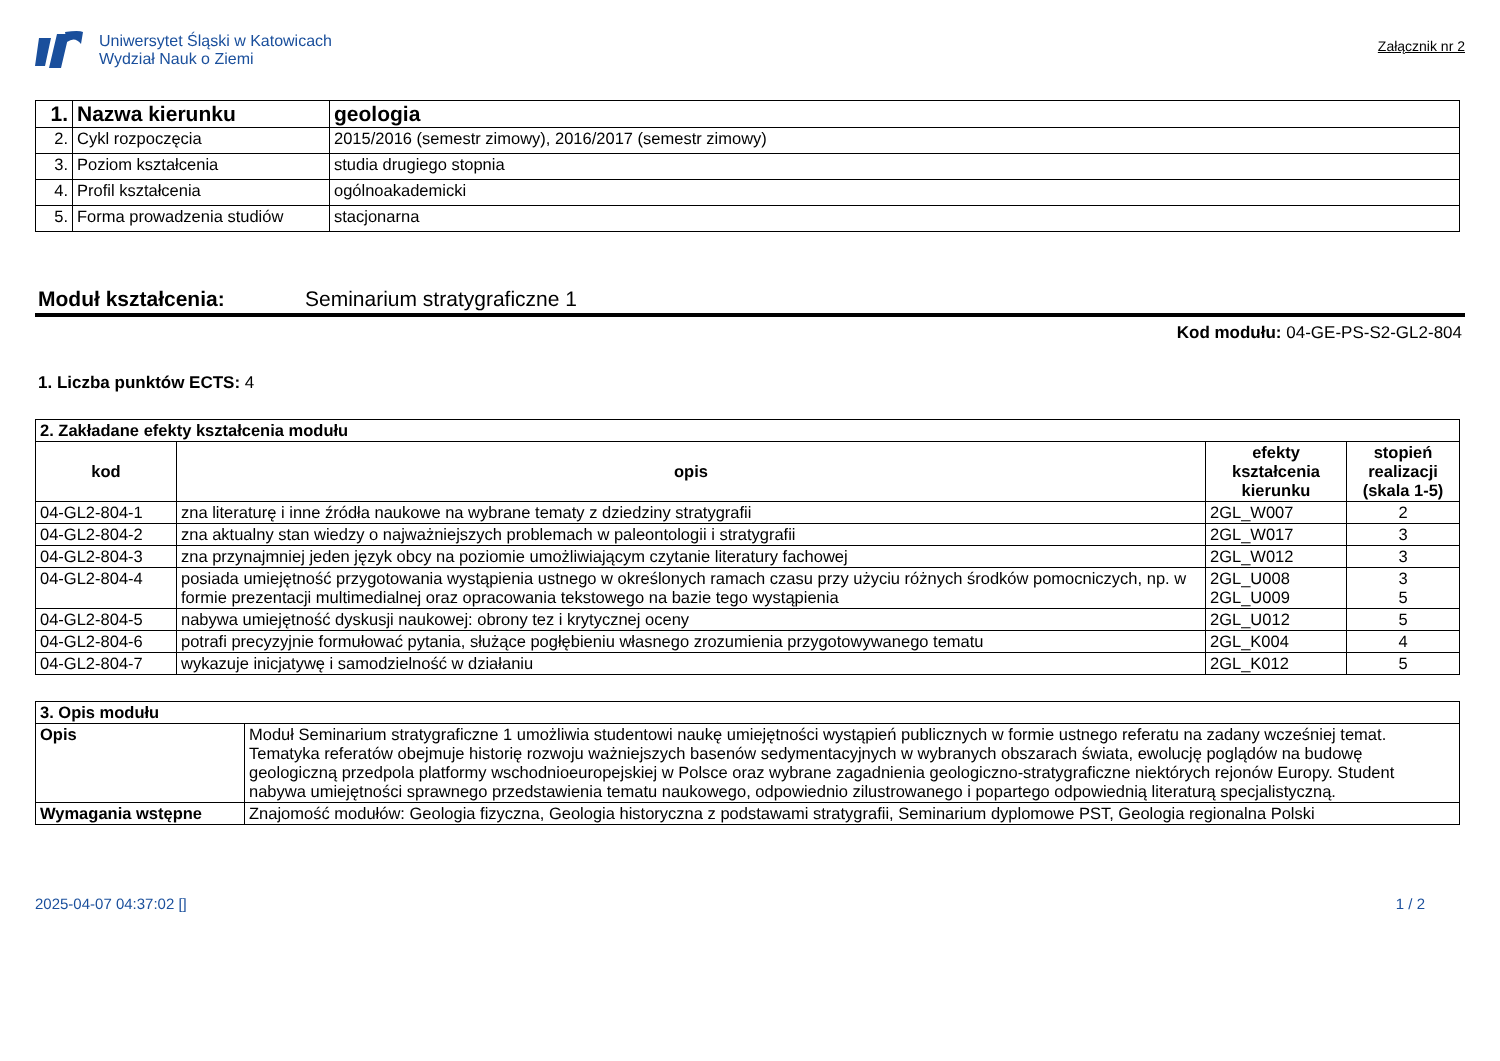Uniwersytet Śląski w Katowicach
Wydział Nauk o Ziemi
Załącznik nr 2
| 1. | Nazwa kierunku | geologia |
| 2. | Cykl rozpoczęcia | 2015/2016 (semestr zimowy), 2016/2017 (semestr zimowy) |
| 3. | Poziom kształcenia | studia drugiego stopnia |
| 4. | Profil kształcenia | ogólnoakademicki |
| 5. | Forma prowadzenia studiów | stacjonarna |
Moduł kształcenia: Seminarium stratygraficzne 1
Kod modułu: 04-GE-PS-S2-GL2-804
1. Liczba punktów ECTS: 4
| 2. Zakładane efekty kształcenia modułu | | | |
| --- | --- | --- | --- |
| kod | opis | efekty kształcenia kierunku | stopień realizacji (skala 1-5) |
| 04-GL2-804-1 | zna literaturę i inne źródła naukowe na wybrane tematy z dziedziny stratygrafii | 2GL_W007 | 2 |
| 04-GL2-804-2 | zna aktualny stan wiedzy o najważniejszych problemach w paleontologii i stratygrafii | 2GL_W017 | 3 |
| 04-GL2-804-3 | zna przynajmniej jeden język obcy na poziomie umożliwiającym czytanie literatury fachowej | 2GL_W012 | 3 |
| 04-GL2-804-4 | posiada umiejętność przygotowania wystąpienia ustnego w określonych ramach czasu przy użyciu różnych środków pomocniczych, np. w formie prezentacji multimedialnej oraz opracowania tekstowego na bazie tego wystąpienia | 2GL_U008 2GL_U009 | 3 5 |
| 04-GL2-804-5 | nabywa umiejętność dyskusji naukowej: obrony tez i krytycznej oceny | 2GL_U012 | 5 |
| 04-GL2-804-6 | potrafi precyzyjnie formułować pytania, służące pogłębieniu własnego zrozumienia przygotowywanego tematu | 2GL_K004 | 4 |
| 04-GL2-804-7 | wykazuje inicjatywę i samodzielność w działaniu | 2GL_K012 | 5 |
| 3. Opis modułu | |
| --- | --- |
| Opis | Moduł Seminarium stratygraficzne 1 umożliwia studentowi naukę umiejętności wystąpień publicznych w formie ustnego referatu na zadany wcześniej temat. Tematyka referatów obejmuje historię rozwoju ważniejszych basenów sedymentacyjnych w wybranych obszarach świata, ewolucję poglądów na budowę geologiczną przedpola platformy wschodnioeuropejskiej w Polsce oraz wybrane zagadnienia geologiczno-stratygraficzne niektórych rejonów Europy. Student nabywa umiejętności sprawnego przedstawienia tematu naukowego, odpowiednio zilustrowanego i popartego odpowiednią literaturą specjalistyczną. |
| Wymagania wstępne | Znajomość modułów: Geologia fizyczna, Geologia historyczna z podstawami stratygrafii, Seminarium dyplomowe PST, Geologia regionalna Polski |
2025-04-07 04:37:02 [] 1 / 2